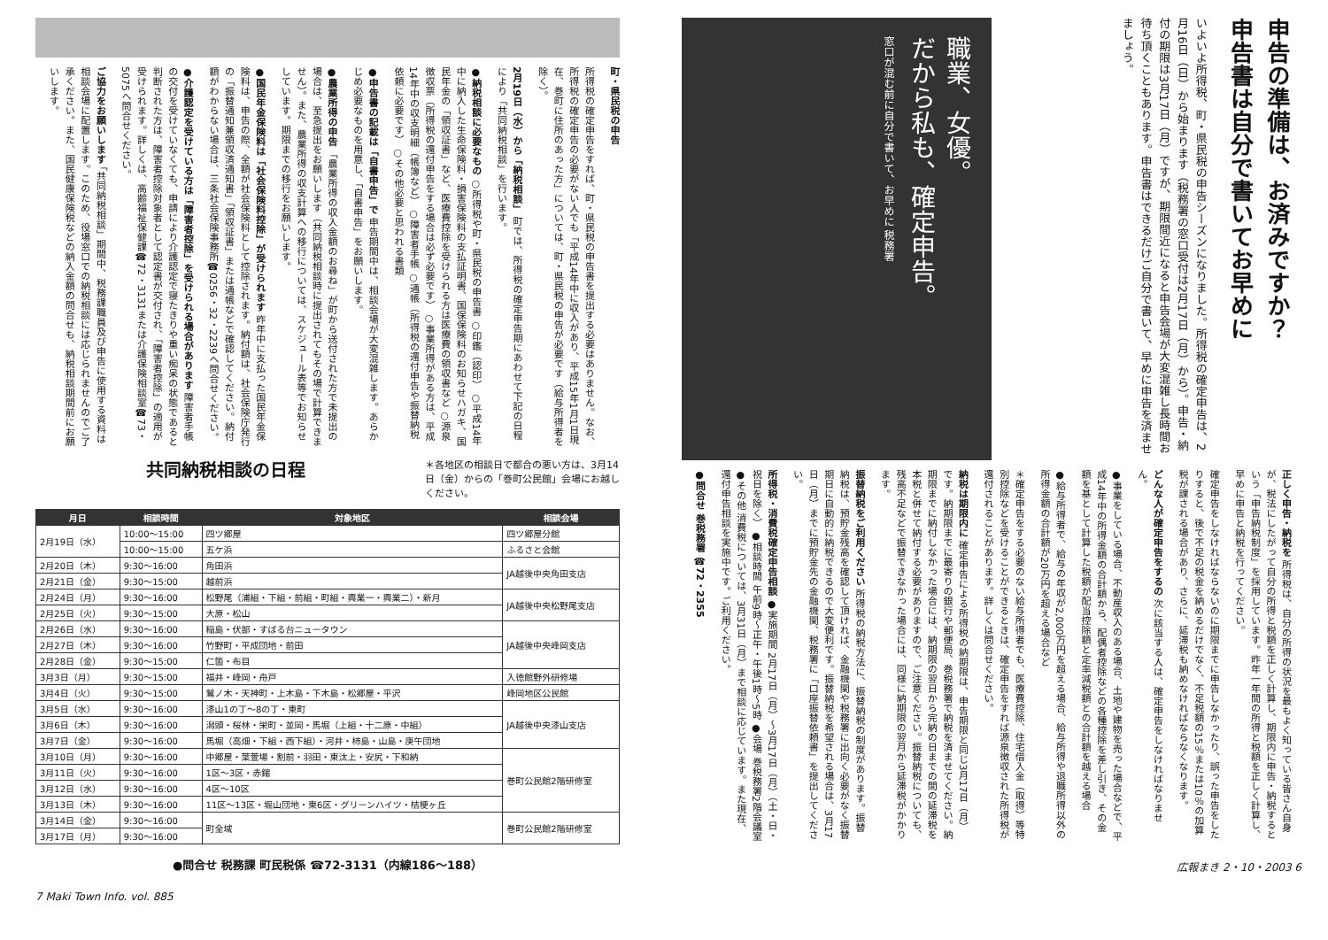町・県民税の申告
所得税の確定申告をすれば、町・県民税の申告書を提出する必要はありません。なお、所得税の確定申告の必要がない人でも「平成14年中に収入があり、平成15年1月1日現在、巻町に住所のあった方」については、町・県民税の申告が必要です（給与所得者を除く）。
2月19日（水）から「納税相談」 町では、所得税の確定申告期にあわせて下記の日程により「共同納税相談」を行います。
●納税相談に必要なもの ○所得税や町・県民税の申告書 ○印鑑（認印） ○平成14年中に納入した生命保険料・損害保険料の支払証明書、国保保険料のお知らせハガキ、国民年金の「領収証書」など、医療費控除を受けられる方は医療費の領収書など ○源泉徴収票（所得税の還付申告をする場合は必ず必要です） ○事業所得がある方は、平成14年中の収支明細（帳簿など） ○障害者手帳 ○通帳（所得税の還付申告や振替納税依頼に必要です） ○その他必要と思われる書類
●申告書の記載は「自書申告」で 申告期間中は、相談会場が大変混雑します。あらかじめ必要なものを用意し、「自書申告」をお願いします。
●農業所得の申告 「農業所得の収入金額のお尋ね」が町から送付された方で未提出の場合は、至急提出をお願いします（共同納税相談時に提出されてもその場で計算できません）。また、農業所得の収支計算への移行については、スケジュール表等でお知らせしています。期限までの移行をお願いします。
●国民年金保険料は「社会保険料控除」が受けられます 昨年中に支払った国民年金保険料は、申告の際、全額が社会保険料として控除されます。納付額は、社会保険庁発行の「振替通知兼領収済通知書」「領収証書」または通帳などで確認してください。納付額がわからない場合は、三条社会保険事務所☎0256・32・2239へ問合せください。
●介護認定を受けている方は「障害者控除」を受けられる場合があります 障害者手帳の交付を受けていなくても、申請により介護認定で寝たきりや重い痴呆の状態であると判断された方は、障害者控除対象者として認定書が交付され、「障害者控除」の適用が受けられます。詳しくは、高齢福祉保健課☎72・3131または介護保険相談室☎73・5075へ問合せください。
ご協力をお願いします 「共同納税相談」期間中、税務課職員及び申告に使用する資料は相談会場に配置します。このため、役場窓口での納税相談には応じられませんのでご了承ください。また、国民健康保険税などの納入金額の問合せも、納税相談期間前にお願いします。
共同納税相談の日程
＊各地区の相談日で都合の悪い方は、3月14日（金）からの「巻町公民館」会場にお越しください。
| 月日 | 相談時間 | 対象地区 | 相談会場 |
| --- | --- | --- | --- |
| 2月19日（水） | 10:00～15:00 | 四ツ郷屋 | 四ツ郷屋分館 |
| | 10:00～15:00 | 五ケ浜 | ふるさと会館 |
| 2月20日（木） | 9:30～16:00 | 角田浜 | JA越後中央角田支店 |
| 2月21日（金） | 9:30～15:00 | 越前浜 | |
| 2月24日（月） | 9:30～16:00 | 松野尾（浦組・下組・前組・町組・興業一・興業二）・新月 | JA越後中央松野尾支店 |
| 2月25日（火） | 9:30～15:00 | 大原・松山 | |
| 2月26日（水） | 9:30～16:00 | 稲島・伏部・すばる台ニュータウン | JA越後中央峰岡支店 |
| 2月27日（木） | 9:30～16:00 | 竹野町・平成団地・前田 | |
| 2月28日（金） | 9:30～15:00 | 仁箇・布目 | |
| 3月3日（月） | 9:30～15:00 | 福井・峰岡・舟戸 | 入徳館野外研修場 |
| 3月4日（火） | 9:30～15:00 | 鷲ノ木・天神町・上木島・下木島・松郷屋・平沢 | 峰岡地区公民館 |
| 3月5日（水） | 9:30～16:00 | 漆山1の丁～8の丁・東町 | JA越後中央漆山支店 |
| 3月6日（木） | 9:30～16:00 | 潟頭・桜林・栄町・並岡・馬堀（上組・十二原・中組） | |
| 3月7日（金） | 9:30～16:00 | 馬堀（高畑・下組・西下組）・河井・柿島・山島・庚午団地 | |
| 3月10日（月） | 9:30～16:00 | 中郷屋・葉萱場・割前・羽田・東汰上・安尻・下和納 | 巻町公民館2階研修室 |
| 3月11日（火） | 9:30～16:00 | 1区～3区・赤鏥 | |
| 3月12日（水） | 9:30～16:00 | 4区～10区 | |
| 3月13日（木） | 9:30～16:00 | 11区～13区・堀山団地・東6区・グリーンハイツ・桔梗ヶ丘 | |
| 3月14日（金） | 9:30～16:00 | 町全域 | 巻町公民館2階研修室 |
| 3月17日（月） | 9:30～16:00 | | |
●問合せ 税務課 町民税係 ☎72-3131（内線186～188）
7 Maki Town Info. vol. 885
職業、女優。
だから私も、確定申告。
窓口が混む前に自分で書いて、お早めに 税務署
申告の準備は、お済みですか？
申告書は自分で書いてお早めに
いよいよ所得税、町・県民税の申告シーズンになりました。所得税の確定申告は、2月16日（日）から始まります（税務署の窓口受付は2月17日（月）から）。申告・納付の期限は3月17日（月）ですが、期限間近になると申告会場が大変混雑し長時間お待ち頂くこともあります。申告書はできるだけご自分で書いて、早めに申告を済ませましょう。
正しく申告・納税を 所得税は、自分の所得の状況を最もよく知っている皆さん自身が、税法にしたがって自分の所得と税額を正しく計算し、期限内に申告・納税するという「申告納税制度」を採用しています。昨年一年間の所得と税額を正しく計算し、早めに申告と納税を行ってください。
確定申告をしなければならないのに期限までに申告しなかったり、誤った申告をしたりすると、後で不足の税金を納めるだけでなく、不足税額の15％または10％の加算税が課される場合があり、さらに、延滞税も納めなければならなくなります。
どんな人が確定申告をするの 次に該当する人は、確定申告をしなければなりません。
●事業をしている場合、不動産収入のある場合、土地や建物を売った場合などで、平成14年中の所得金額の合計額から、配偶者控除などの各種控除を差し引き、その金額を基として計算した税額が配当控除額と定率減税額との合計額を越える場合
●給与所得者で、給与の年収が2,000万円を超える場合、給与所得や退職所得以外の所得金額の合計額が20万円を超える場合など
＊確定申告をする必要のない給与所得者でも、医療費控除、住宅借入金（取得）等特別控除などを受けることができるときは、確定申告をすれば源泉徴収された所得税が還付されることがあります。詳しくは問合せください。
納税は期限内に 確定申告による所得税の納期限は、申告期限と同じ3月17日（月）です。納期限までに最寄りの銀行や郵便局、巻税務署で納税を済ませてください。納期限までに納付しなかった場合には、納期限の翌日から完納の日までの間の延滞税を本税と併せて納付する必要がありますので、ご注意ください。振替納税についても、残高不足などで振替できなかった場合には、同様に納期限の翌月から延滞税がかかります。
振替納税をご利用ください 所得税の納税方法に、振替納税の制度があります。振替納税は、預貯金残高を確認して頂ければ、金融機関や税務署に出向く必要がなく振替期日に自動的に納税できるので大変便利です。振替納税を希望される場合は、3月17日（月）までに預貯金先の金融機関、税務署に「口座振替依頼書」を提出してください。
所得税・消費税確定申告相談 ●実施期間 2月17日（月）～3月17日（月）（土・日・祝日を除く） ●相談時間 午前9時～正午・午後1時～5時 ●会場 巻税務署2階会議室 ●その他 消費税については、3月31日（月）まで相談に応じています。また現在、還付申告相談を実施中です。ご利用ください。
●問合せ 巻税務署 ☎72・2355
広報まき 2・10・2003 6